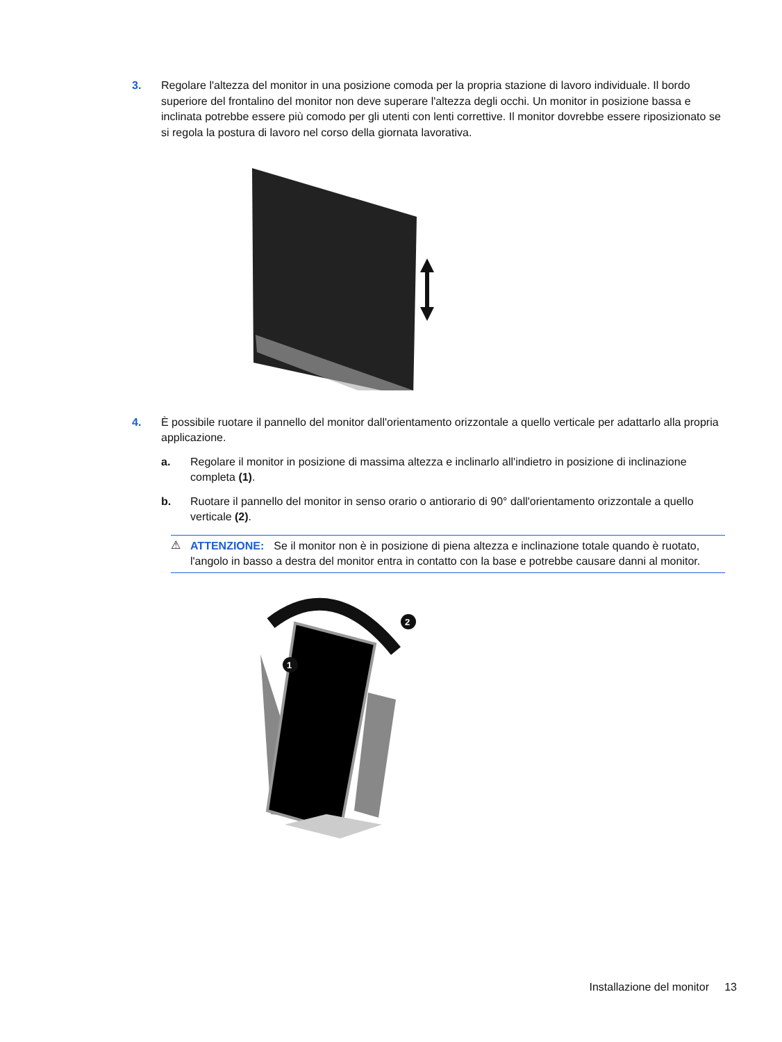3. Regolare l'altezza del monitor in una posizione comoda per la propria stazione di lavoro individuale. Il bordo superiore del frontalino del monitor non deve superare l'altezza degli occhi. Un monitor in posizione bassa e inclinata potrebbe essere più comodo per gli utenti con lenti correttive. Il monitor dovrebbe essere riposizionato se si regola la postura di lavoro nel corso della giornata lavorativa.
4. È possibile ruotare il pannello del monitor dall'orientamento orizzontale a quello verticale per adattarlo alla propria applicazione.
a. Regolare il monitor in posizione di massima altezza e inclinarlo all'indietro in posizione di inclinazione completa (1).
b. Ruotare il pannello del monitor in senso orario o antiorario di 90° dall'orientamento orizzontale a quello verticale (2).
⚠ ATTENZIONE: Se il monitor non è in posizione di piena altezza e inclinazione totale quando è ruotato, l'angolo in basso a destra del monitor entra in contatto con la base e potrebbe causare danni al monitor.
2
1
Installazione del monitor 13